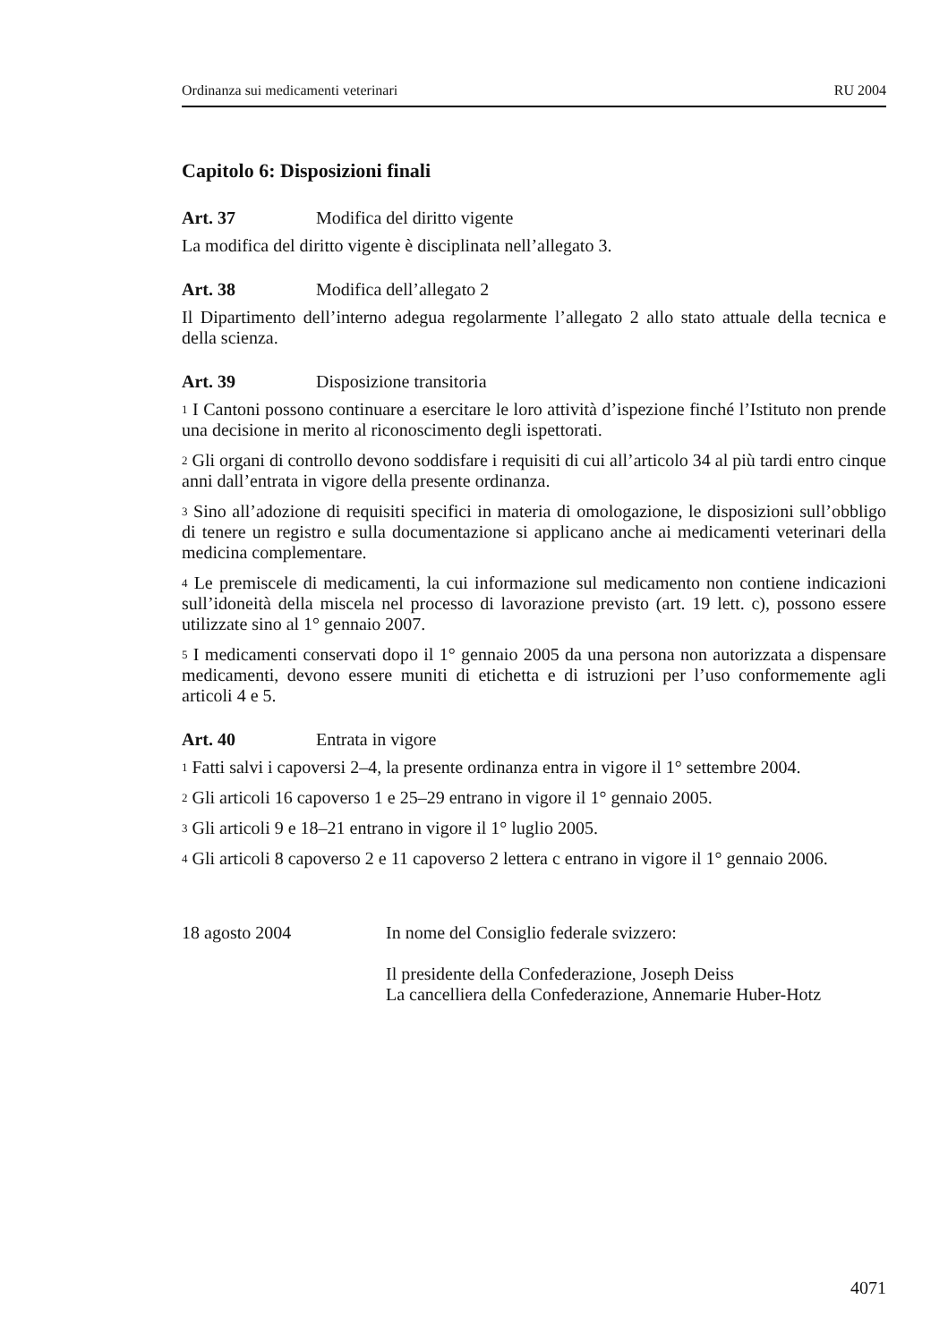Ordinanza sui medicamenti veterinari RU 2004
Capitolo 6: Disposizioni finali
Art. 37 Modifica del diritto vigente
La modifica del diritto vigente è disciplinata nell’allegato 3.
Art. 38 Modifica dell’allegato 2
Il Dipartimento dell’interno adegua regolarmente l’allegato 2 allo stato attuale della tecnica e della scienza.
Art. 39 Disposizione transitoria
<sup>1</sup> I Cantoni possono continuare a esercitare le loro attività d’ispezione finché l’Istituto non prende una decisione in merito al riconoscimento degli ispettorati.
<sup>2</sup> Gli organi di controllo devono soddisfare i requisiti di cui all’articolo 34 al più tardi entro cinque anni dall’entrata in vigore della presente ordinanza.
<sup>3</sup> Sino all’adozione di requisiti specifici in materia di omologazione, le disposizioni sull’obbligo di tenere un registro e sulla documentazione si applicano anche ai medicamenti veterinari della medicina complementare.
<sup>4</sup> Le premiscele di medicamenti, la cui informazione sul medicamento non contiene indicazioni sull’idoneità della miscela nel processo di lavorazione previsto (art. 19 lett. c), possono essere utilizzate sino al 1° gennaio 2007.
<sup>5</sup> I medicamenti conservati dopo il 1° gennaio 2005 da una persona non autorizzata a dispensare medicamenti, devono essere muniti di etichetta e di istruzioni per l’uso conformemente agli articoli 4 e 5.
Art. 40 Entrata in vigore
<sup>1</sup> Fatti salvi i capoversi 2–4, la presente ordinanza entra in vigore il 1° settembre 2004.
<sup>2</sup> Gli articoli 16 capoverso 1 e 25–29 entrano in vigore il 1° gennaio 2005.
<sup>3</sup> Gli articoli 9 e 18–21 entrano in vigore il 1° luglio 2005.
<sup>4</sup> Gli articoli 8 capoverso 2 e 11 capoverso 2 lettera c entrano in vigore il 1° gennaio 2006.
18 agosto 2004 In nome del Consiglio federale svizzero:
Il presidente della Confederazione, Joseph Deiss
La cancelliera della Confederazione, Annemarie Huber-Hotz
4071